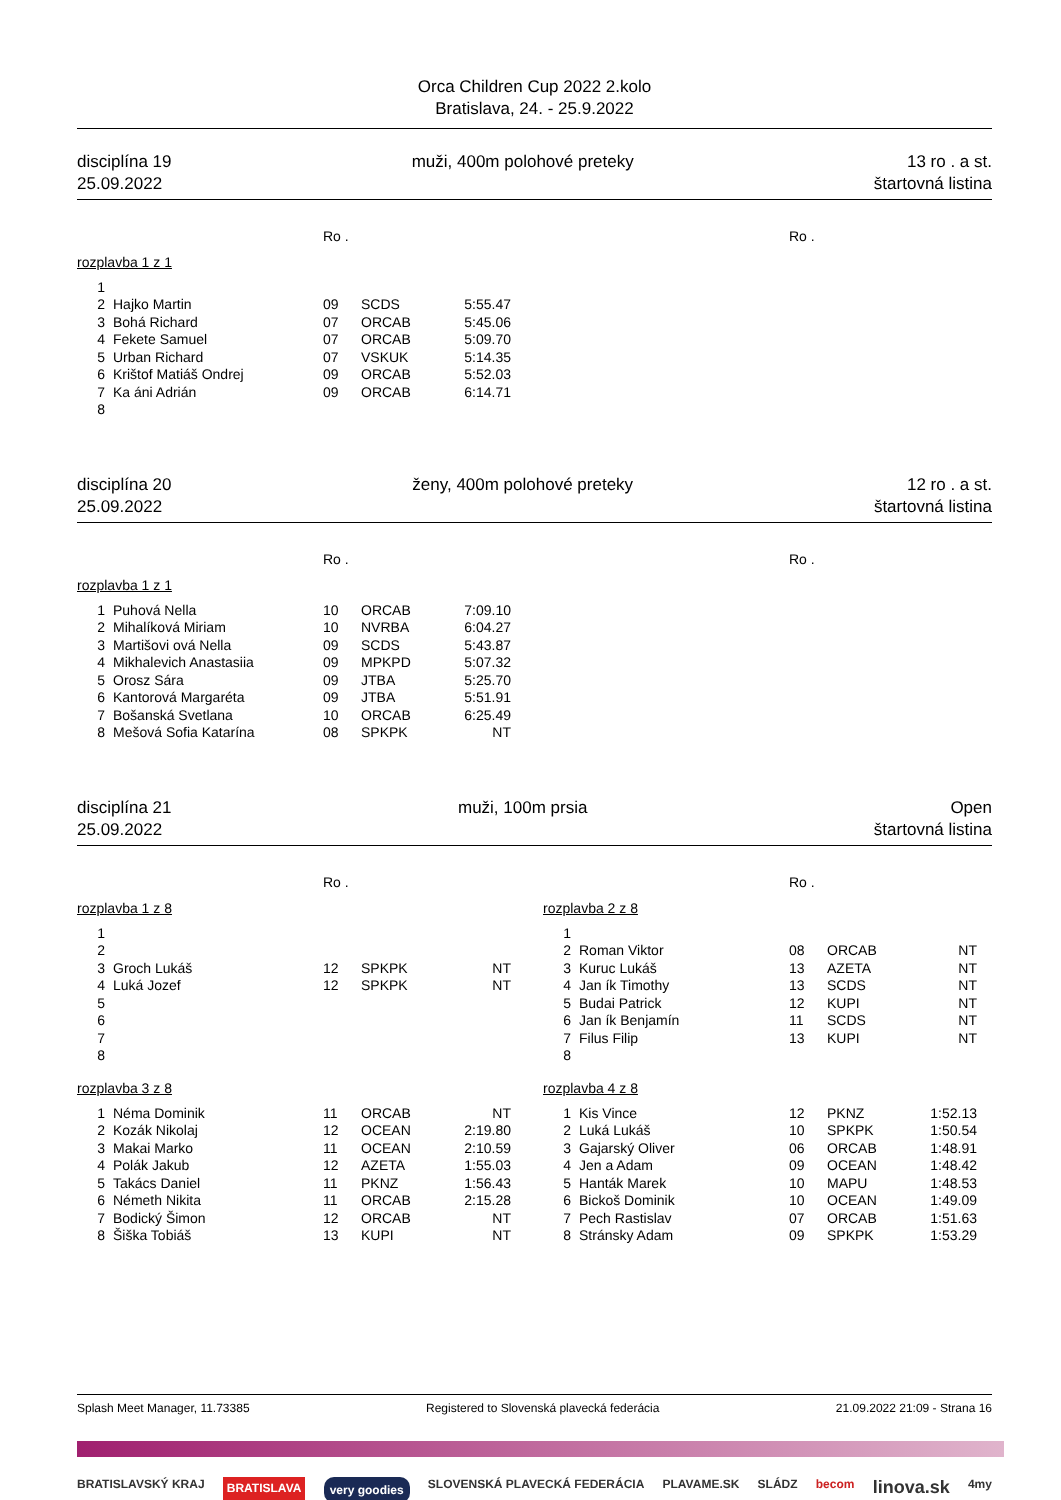Orca Children Cup 2022 2.kolo
Bratislava, 24. - 25.9.2022
disciplína 19
25.09.2022
muži, 400m polohové preteky 13 ro . a st.
štartovná listina
Ro .
rozplavba 1 z 1
| 1 | | | | |
| 2 | Hajko Martin | 09 | SCDS | 5:55.47 |
| 3 | Bohá Richard | 07 | ORCAB | 5:45.06 |
| 4 | Fekete Samuel | 07 | ORCAB | 5:09.70 |
| 5 | Urban Richard | 07 | VSKUK | 5:14.35 |
| 6 | Krištof Matiáš Ondrej | 09 | ORCAB | 5:52.03 |
| 7 | Ka áni Adrián | 09 | ORCAB | 6:14.71 |
| 8 | | | | |
Ro .
disciplína 20
25.09.2022
ženy, 400m polohové preteky 12 ro . a st.
štartovná listina
Ro .
rozplavba 1 z 1
| 1 | Puhová Nella | 10 | ORCAB | 7:09.10 |
| 2 | Mihalíková Miriam | 10 | NVRBA | 6:04.27 |
| 3 | Martišovi ová Nella | 09 | SCDS | 5:43.87 |
| 4 | Mikhalevich Anastasiia | 09 | MPKPD | 5:07.32 |
| 5 | Orosz Sára | 09 | JTBA | 5:25.70 |
| 6 | Kantorová Margaréta | 09 | JTBA | 5:51.91 |
| 7 | Bošanská Svetlana | 10 | ORCAB | 6:25.49 |
| 8 | Mešová Sofia Katarína | 08 | SPKPK | NT |
Ro .
disciplína 21
25.09.2022
muži, 100m prsia Open
štartovná listina
Ro .
rozplavba 1 z 8
| 1 | | | | |
| 2 | | | | |
| 3 | Groch Lukáš | 12 | SPKPK | NT |
| 4 | Luká Jozef | 12 | SPKPK | NT |
| 5 | | | | |
| 6 | | | | |
| 7 | | | | |
| 8 | | | | |
rozplavba 3 z 8
| 1 | Néma Dominik | 11 | ORCAB | NT |
| 2 | Kozák Nikolaj | 12 | OCEAN | 2:19.80 |
| 3 | Makai Marko | 11 | OCEAN | 2:10.59 |
| 4 | Polák Jakub | 12 | AZETA | 1:55.03 |
| 5 | Takács Daniel | 11 | PKNZ | 1:56.43 |
| 6 | Németh Nikita | 11 | ORCAB | 2:15.28 |
| 7 | Bodický Šimon | 12 | ORCAB | NT |
| 8 | Šiška Tobiáš | 13 | KUPI | NT |
Ro .
rozplavba 2 z 8
| 1 | | | | |
| 2 | Roman Viktor | 08 | ORCAB | NT |
| 3 | Kuruc Lukáš | 13 | AZETA | NT |
| 4 | Jan ík Timothy | 13 | SCDS | NT |
| 5 | Budai Patrick | 12 | KUPI | NT |
| 6 | Jan ík Benjamín | 11 | SCDS | NT |
| 7 | Filus Filip | 13 | KUPI | NT |
| 8 | | | | |
rozplavba 4 z 8
| 1 | Kis Vince | 12 | PKNZ | 1:52.13 |
| 2 | Luká Lukáš | 10 | SPKPK | 1:50.54 |
| 3 | Gajarský Oliver | 06 | ORCAB | 1:48.91 |
| 4 | Jen a Adam | 09 | OCEAN | 1:48.42 |
| 5 | Hanták Marek | 10 | MAPU | 1:48.53 |
| 6 | Bickoš Dominik | 10 | OCEAN | 1:49.09 |
| 7 | Pech Rastislav | 07 | ORCAB | 1:51.63 |
| 8 | Stránsky Adam | 09 | SPKPK | 1:53.29 |
Splash Meet Manager, 11.73385 Registered to Slovenská plavecká federácia 21.09.2022 21:09 - Strana 16
BRATISLAVSKÝ KRAJ BRATISLAVA very goodies SLOVENSKÁ PLAVECKÁ FEDERÁCIA PLAVAME.SK SLÁDZ becom linova.sk 4my